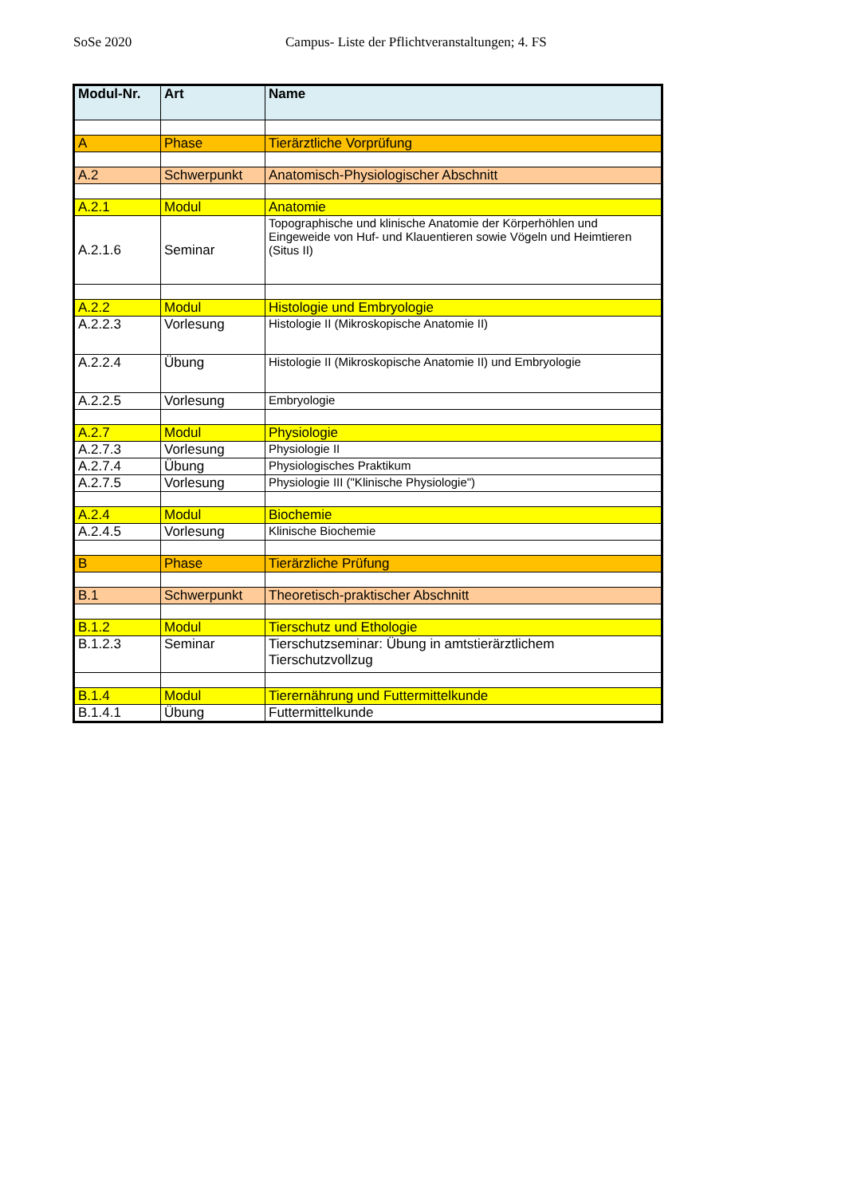SoSe 2020 Campus- Liste der Pflichtveranstaltungen; 4. FS
| Modul-Nr. | Art | Name |
| --- | --- | --- |
| A | Phase | Tierärztliche Vorprüfung |
| A.2 | Schwerpunkt | Anatomisch-Physiologischer Abschnitt |
| A.2.1 | Modul | Anatomie |
| A.2.1.6 | Seminar | Topographische und klinische Anatomie der Körperhöhlen und Eingeweide von Huf- und Klauentieren sowie Vögeln und Heimtieren (Situs II) |
| A.2.2 | Modul | Histologie und Embryologie |
| A.2.2.3 | Vorlesung | Histologie II (Mikroskopische Anatomie II) |
| A.2.2.4 | Übung | Histologie II (Mikroskopische Anatomie II) und Embryologie |
| A.2.2.5 | Vorlesung | Embryologie |
| A.2.7 | Modul | Physiologie |
| A.2.7.3 | Vorlesung | Physiologie II |
| A.2.7.4 | Übung | Physiologisches Praktikum |
| A.2.7.5 | Vorlesung | Physiologie III ("Klinische Physiologie") |
| A.2.4 | Modul | Biochemie |
| A.2.4.5 | Vorlesung | Klinische Biochemie |
| B | Phase | Tierärzliche Prüfung |
| B.1 | Schwerpunkt | Theoretisch-praktischer Abschnitt |
| B.1.2 | Modul | Tierschutz und Ethologie |
| B.1.2.3 | Seminar | Tierschutzseminar: Übung in amtstierärztlichem Tierschutzvollzug |
| B.1.4 | Modul | Tierernährung und Futtermittelkunde |
| B.1.4.1 | Übung | Futtermittelkunde |